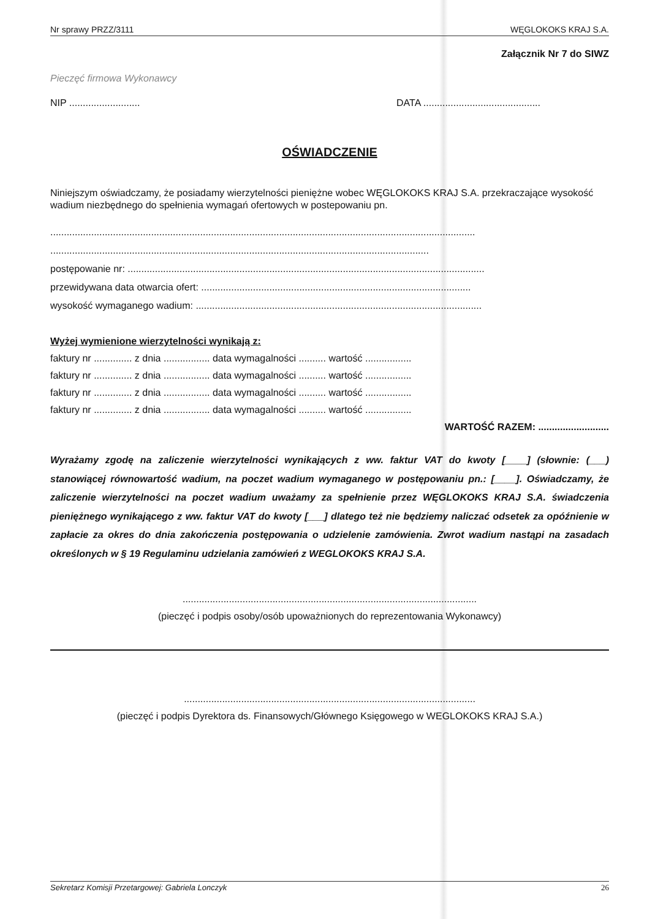Nr sprawy PRZZ/3111 WĘGLOKOKS KRAJ S.A.
Załącznik Nr 7 do SIWZ
Pieczęć firmowa Wykonawcy
NIP .......................... DATA ...........................................
OŚWIADCZENIE
Niniejszym oświadczamy, że posiadamy wierzytelności pieniężne wobec WĘGLOKOKS KRAJ S.A. przekraczające wysokość wadium niezbędnego do spełnienia wymagań ofertowych w postepowaniu pn.
............................................................................................................................................................
...........................................................................................................................................
postępowanie nr: ...................................................................................................................................
przewidywana data otwarcia ofert: ...................................................................................................
wysokość wymaganego wadium: .........................................................................................................
Wyżej wymienione wierzytelności wynikają z:
faktury nr .............. z dnia ................. data wymagalności .......... wartość .................
faktury nr .............. z dnia ................. data wymagalności .......... wartość .................
faktury nr .............. z dnia ................. data wymagalności .......... wartość .................
faktury nr .............. z dnia ................. data wymagalności .......... wartość .................
WARTOŚĆ RAZEM: ..........................
Wyrażamy zgodę na zaliczenie wierzytelności wynikających z ww. faktur VAT do kwoty [____] (słownie: (___) stanowiącej równowartość wadium, na poczet wadium wymaganego w postępowaniu pn.: [____]. Oświadczamy, że zaliczenie wierzytelności na poczet wadium uważamy za spełnienie przez WĘGLOKOKS KRAJ S.A. świadczenia pieniężnego wynikającego z ww. faktur VAT do kwoty [___] dlatego też nie będziemy naliczać odsetek za opóźnienie w zapłacie za okres do dnia zakończenia postępowania o udzielenie zamówienia. Zwrot wadium nastąpi na zasadach określonych w § 19 Regulaminu udzielania zamówień z WEGLOKOKS KRAJ S.A.
............................................................................................................
(pieczęć i podpis osoby/osób upoważnionych do reprezentowania Wykonawcy)
...........................................................................................................
(pieczęć i podpis Dyrektora ds. Finansowych/Głównego Księgowego w WEGLOKOKS KRAJ S.A.)
Sekretarz Komisji Przetargowej: Gabriela Lonczyk 26